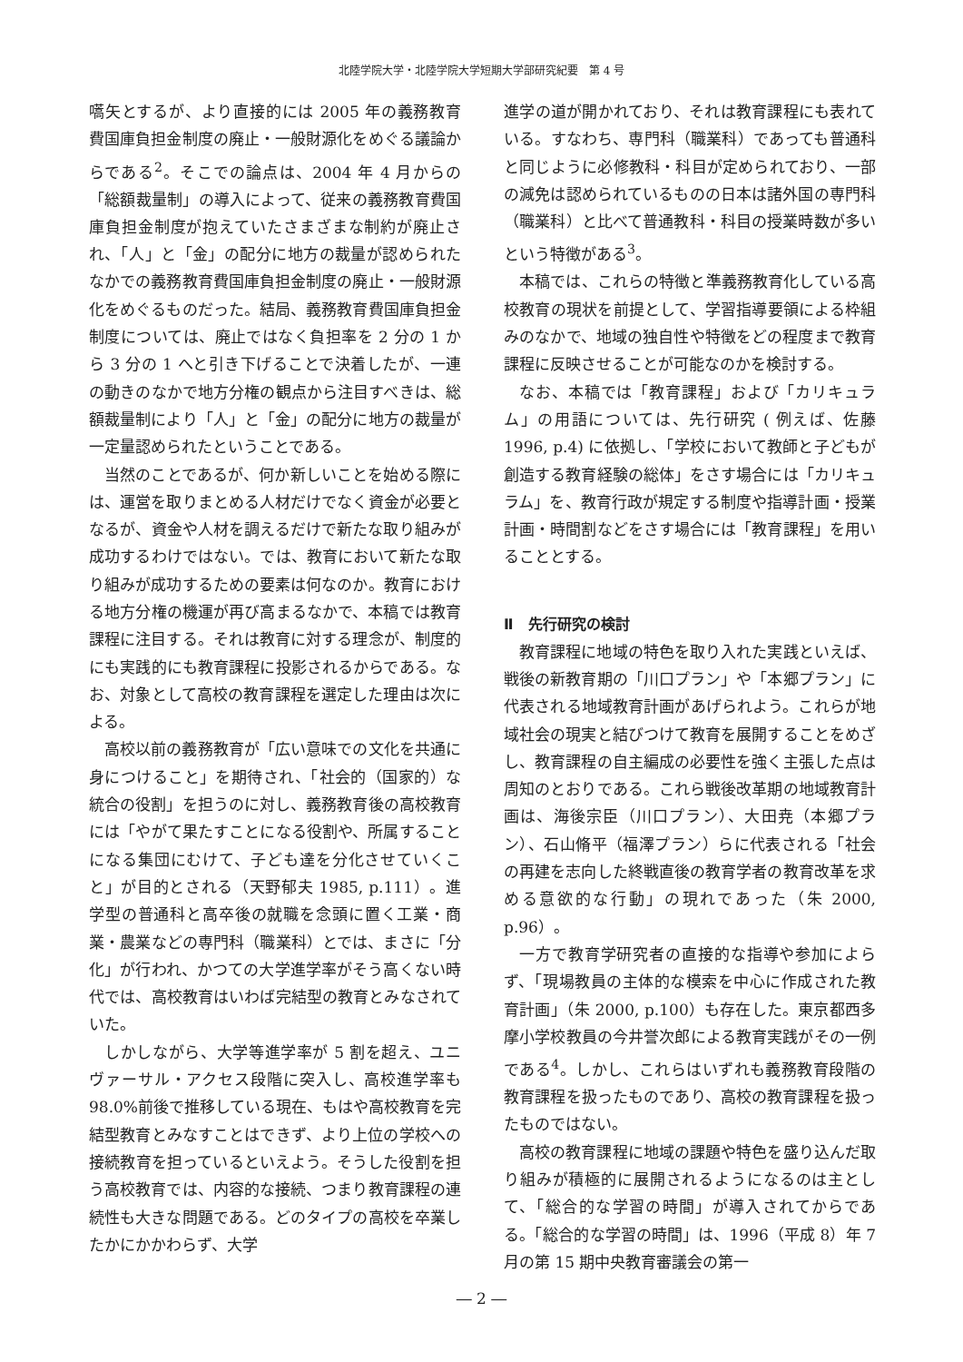北陸学院大学・北陸学院大学短期大学部研究紀要　第 4 号
嚆矢とするが、より直接的には 2005 年の義務教育費国庫負担金制度の廃止・一般財源化をめぐる議論からである<sup>2</sup>。そこでの論点は、2004 年 4 月からの「総額裁量制」の導入によって、従来の義務教育費国庫負担金制度が抱えていたさまざまな制約が廃止され、「人」と「金」の配分に地方の裁量が認められたなかでの義務教育費国庫負担金制度の廃止・一般財源化をめぐるものだった。結局、義務教育費国庫負担金制度については、廃止ではなく負担率を 2 分の 1 から 3 分の 1 へと引き下げることで決着したが、一連の動きのなかで地方分権の観点から注目すべきは、総額裁量制により「人」と「金」の配分に地方の裁量が一定量認められたということである。
当然のことであるが、何か新しいことを始める際には、運営を取りまとめる人材だけでなく資金が必要となるが、資金や人材を調えるだけで新たな取り組みが成功するわけではない。では、教育において新たな取り組みが成功するための要素は何なのか。教育における地方分権の機運が再び高まるなかで、本稿では教育課程に注目する。それは教育に対する理念が、制度的にも実践的にも教育課程に投影されるからである。なお、対象として高校の教育課程を選定した理由は次による。
高校以前の義務教育が「広い意味での文化を共通に身につけること」を期待され、「社会的（国家的）な統合の役割」を担うのに対し、義務教育後の高校教育には「やがて果たすことになる役割や、所属することになる集団にむけて、子ども達を分化させていくこと」が目的とされる（天野郁夫 1985, p.111）。進学型の普通科と高卒後の就職を念頭に置く工業・商業・農業などの専門科（職業科）とでは、まさに「分化」が行われ、かつての大学進学率がそう高くない時代では、高校教育はいわば完結型の教育とみなされていた。
しかしながら、大学等進学率が 5 割を超え、ユニヴァーサル・アクセス段階に突入し、高校進学率も 98.0%前後で推移している現在、もはや高校教育を完結型教育とみなすことはできず、より上位の学校への接続教育を担っているといえよう。そうした役割を担う高校教育では、内容的な接続、つまり教育課程の連続性も大きな問題である。どのタイプの高校を卒業したかにかかわらず、大学
進学の道が開かれており、それは教育課程にも表れている。すなわち、専門科（職業科）であっても普通科と同じように必修教科・科目が定められており、一部の減免は認められているものの日本は諸外国の専門科（職業科）と比べて普通教科・科目の授業時数が多いという特徴がある<sup>3</sup>。
本稿では、これらの特徴と準義務教育化している高校教育の現状を前提として、学習指導要領による枠組みのなかで、地域の独自性や特徴をどの程度まで教育課程に反映させることが可能なのかを検討する。
なお、本稿では「教育課程」および「カリキュラム」の用語については、先行研究 ( 例えば、佐藤 1996, p.4) に依拠し、「学校において教師と子どもが創造する教育経験の総体」をさす場合には「カリキュラム」を、教育行政が規定する制度や指導計画・授業計画・時間割などをさす場合には「教育課程」を用いることとする。
Ⅱ　先行研究の検討
教育課程に地域の特色を取り入れた実践といえば、戦後の新教育期の「川口プラン」や「本郷プラン」に代表される地域教育計画があげられよう。これらが地域社会の現実と結びつけて教育を展開することをめざし、教育課程の自主編成の必要性を強く主張した点は周知のとおりである。これら戦後改革期の地域教育計画は、海後宗臣（川口プラン）、大田尭（本郷プラン）、石山脩平（福澤プラン）らに代表される「社会の再建を志向した終戦直後の教育学者の教育改革を求める意欲的な行動」の現れであった（朱 2000, p.96）。
一方で教育学研究者の直接的な指導や参加によらず、「現場教員の主体的な模索を中心に作成された教育計画」（朱 2000, p.100）も存在した。東京都西多摩小学校教員の今井誉次郎による教育実践がその一例である<sup>4</sup>。しかし、これらはいずれも義務教育段階の教育課程を扱ったものであり、高校の教育課程を扱ったものではない。
高校の教育課程に地域の課題や特色を盛り込んだ取り組みが積極的に展開されるようになるのは主として、「総合的な学習の時間」が導入されてからである。「総合的な学習の時間」は、1996（平成 8）年 7 月の第 15 期中央教育審議会の第一
― 2 ―